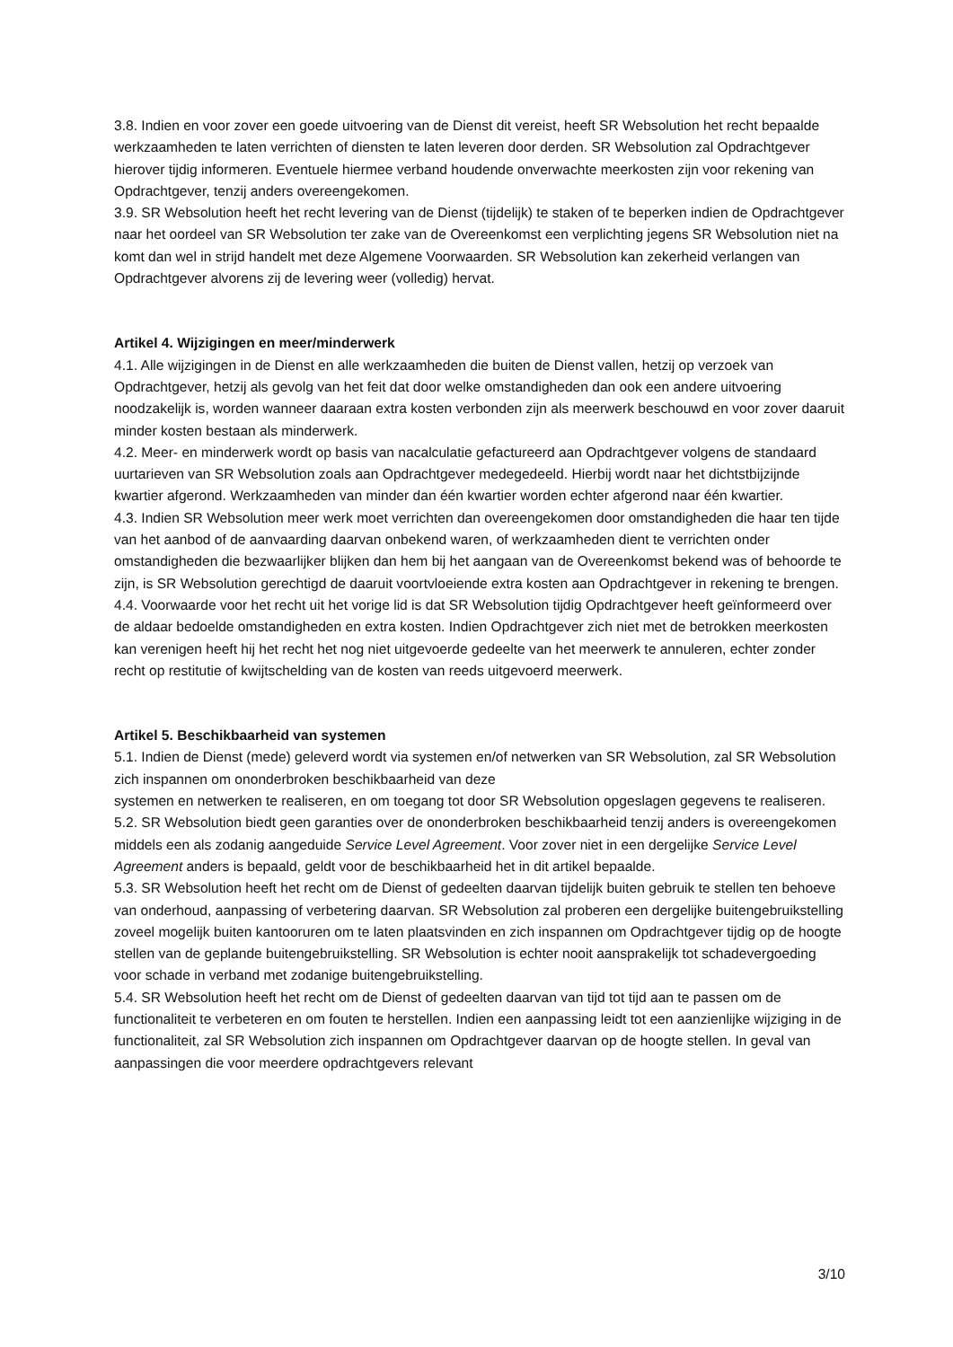3.8. Indien en voor zover een goede uitvoering van de Dienst dit vereist, heeft SR Websolution het recht bepaalde werkzaamheden te laten verrichten of diensten te laten leveren door derden. SR Websolution zal Opdrachtgever hierover tijdig informeren. Eventuele hiermee verband houdende onverwachte meerkosten zijn voor rekening van Opdrachtgever, tenzij anders overeengekomen.
3.9. SR Websolution heeft het recht levering van de Dienst (tijdelijk) te staken of te beperken indien de Opdrachtgever naar het oordeel van SR Websolution ter zake van de Overeenkomst een verplichting jegens SR Websolution niet na komt dan wel in strijd handelt met deze Algemene Voorwaarden. SR Websolution kan zekerheid verlangen van Opdrachtgever alvorens zij de levering weer (volledig) hervat.
Artikel 4. Wijzigingen en meer/minderwerk
4.1. Alle wijzigingen in de Dienst en alle werkzaamheden die buiten de Dienst vallen, hetzij op verzoek van Opdrachtgever, hetzij als gevolg van het feit dat door welke omstandigheden dan ook een andere uitvoering noodzakelijk is, worden wanneer daaraan extra kosten verbonden zijn als meerwerk beschouwd en voor zover daaruit minder kosten bestaan als minderwerk.
4.2. Meer- en minderwerk wordt op basis van nacalculatie gefactureerd aan Opdrachtgever volgens de standaard uurtarieven van SR Websolution zoals aan Opdrachtgever medegedeeld. Hierbij wordt naar het dichtstbijzijnde kwartier afgerond. Werkzaamheden van minder dan één kwartier worden echter afgerond naar één kwartier.
4.3. Indien SR Websolution meer werk moet verrichten dan overeengekomen door omstandigheden die haar ten tijde van het aanbod of de aanvaarding daarvan onbekend waren, of werkzaamheden dient te verrichten onder omstandigheden die bezwaarlijker blijken dan hem bij het aangaan van de Overeenkomst bekend was of behoorde te zijn, is SR Websolution gerechtigd de daaruit voortvloeiende extra kosten aan Opdrachtgever in rekening te brengen.
4.4. Voorwaarde voor het recht uit het vorige lid is dat SR Websolution tijdig Opdrachtgever heeft geïnformeerd over de aldaar bedoelde omstandigheden en extra kosten. Indien Opdrachtgever zich niet met de betrokken meerkosten kan verenigen heeft hij het recht het nog niet uitgevoerde gedeelte van het meerwerk te annuleren, echter zonder recht op restitutie of kwijtschelding van de kosten van reeds uitgevoerd meerwerk.
Artikel 5. Beschikbaarheid van systemen
5.1. Indien de Dienst (mede) geleverd wordt via systemen en/of netwerken van SR Websolution, zal SR Websolution zich inspannen om ononderbroken beschikbaarheid van deze
systemen en netwerken te realiseren, en om toegang tot door SR Websolution opgeslagen gegevens te realiseren.
5.2. SR Websolution biedt geen garanties over de ononderbroken beschikbaarheid tenzij anders is overeengekomen middels een als zodanig aangeduide Service Level Agreement. Voor zover niet in een dergelijke Service Level Agreement anders is bepaald, geldt voor de beschikbaarheid het in dit artikel bepaalde.
5.3. SR Websolution heeft het recht om de Dienst of gedeelten daarvan tijdelijk buiten gebruik te stellen ten behoeve van onderhoud, aanpassing of verbetering daarvan. SR Websolution zal proberen een dergelijke buitengebruikstelling zoveel mogelijk buiten kantooruren om te laten plaatsvinden en zich inspannen om Opdrachtgever tijdig op de hoogte stellen van de geplande buitengebruikstelling. SR Websolution is echter nooit aansprakelijk tot schadevergoeding voor schade in verband met zodanige buitengebruikstelling.
5.4. SR Websolution heeft het recht om de Dienst of gedeelten daarvan van tijd tot tijd aan te passen om de functionaliteit te verbeteren en om fouten te herstellen. Indien een aanpassing leidt tot een aanzienlijke wijziging in de functionaliteit, zal SR Websolution zich inspannen om Opdrachtgever daarvan op de hoogte stellen. In geval van aanpassingen die voor meerdere opdrachtgevers relevant
3/10